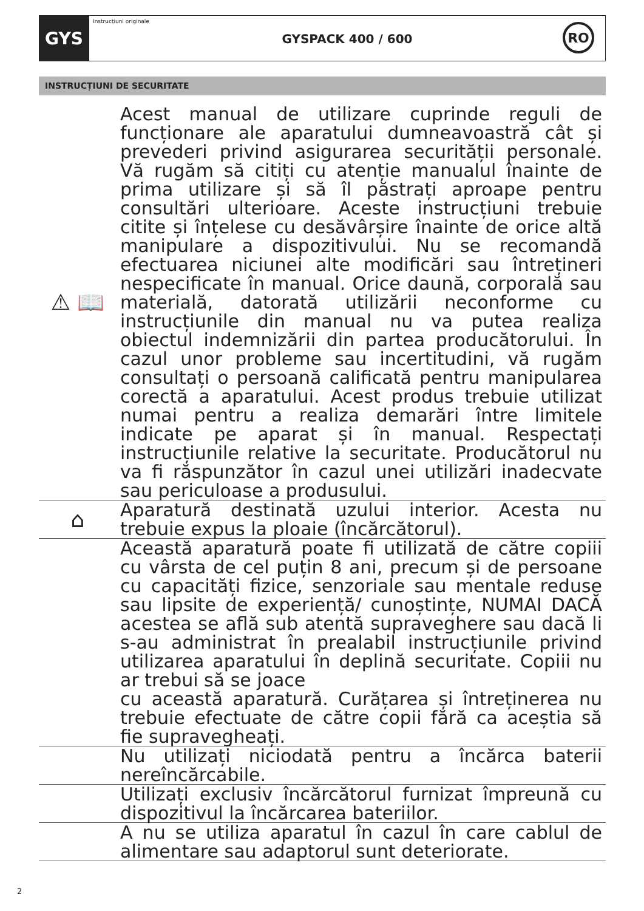GYS
Instrucțiuni originale
GYSPACK 400 / 600
RO
INSTRUCȚIUNI DE SECURITATE
⚠ 📖
Acest manual de utilizare cuprinde reguli de funcționare ale aparatului dumneavoastră cât și prevederi privind asigurarea securității personale. Vă rugăm să citiți cu atenție manualul înainte de prima utilizare și să îl păstrați aproape pentru consultări ulterioare. Aceste instrucțiuni trebuie citite și înțelese cu desăvârșire înainte de orice altă manipulare a dispozitivului. Nu se recomandă efectuarea niciunei alte modificări sau întrețineri nespecificate în manual. Orice daună, corporală sau materială, datorată utilizării neconforme cu instrucțiunile din manual nu va putea realiza obiectul indemnizării din partea producătorului. În cazul unor probleme sau incertitudini, vă rugăm consultați o persoană calificată pentru manipularea corectă a aparatului. Acest produs trebuie utilizat numai pentru a realiza demarări între limitele indicate pe aparat și în manual. Respectați instrucțiunile relative la securitate. Producătorul nu va fi răspunzător în cazul unei utilizări inadecvate sau periculoase a produsului.
⌂
Aparatură destinată uzului interior. Acesta nu trebuie expus la ploaie (încărcătorul).
Această aparatură poate fi utilizată de către copiii cu vârsta de cel puțin 8 ani, precum și de persoane cu capacități fizice, senzoriale sau mentale reduse sau lipsite de experiență/ cunoștințe, NUMAI DACĂ acestea se află sub atentă supraveghere sau dacă li s-au administrat în prealabil instrucțiunile privind utilizarea aparatului în deplină securitate. Copiii nu ar trebui să se joace
cu această aparatură. Curățarea și întreținerea nu trebuie efectuate de către copii fără ca aceștia să fie supravegheați.
Nu utilizați niciodată pentru a încărca baterii nereîncărcabile.
Utilizați exclusiv încărcătorul furnizat împreună cu dispozitivul la încărcarea bateriilor.
A nu se utiliza aparatul în cazul în care cablul de alimentare sau adaptorul sunt deteriorate.
2